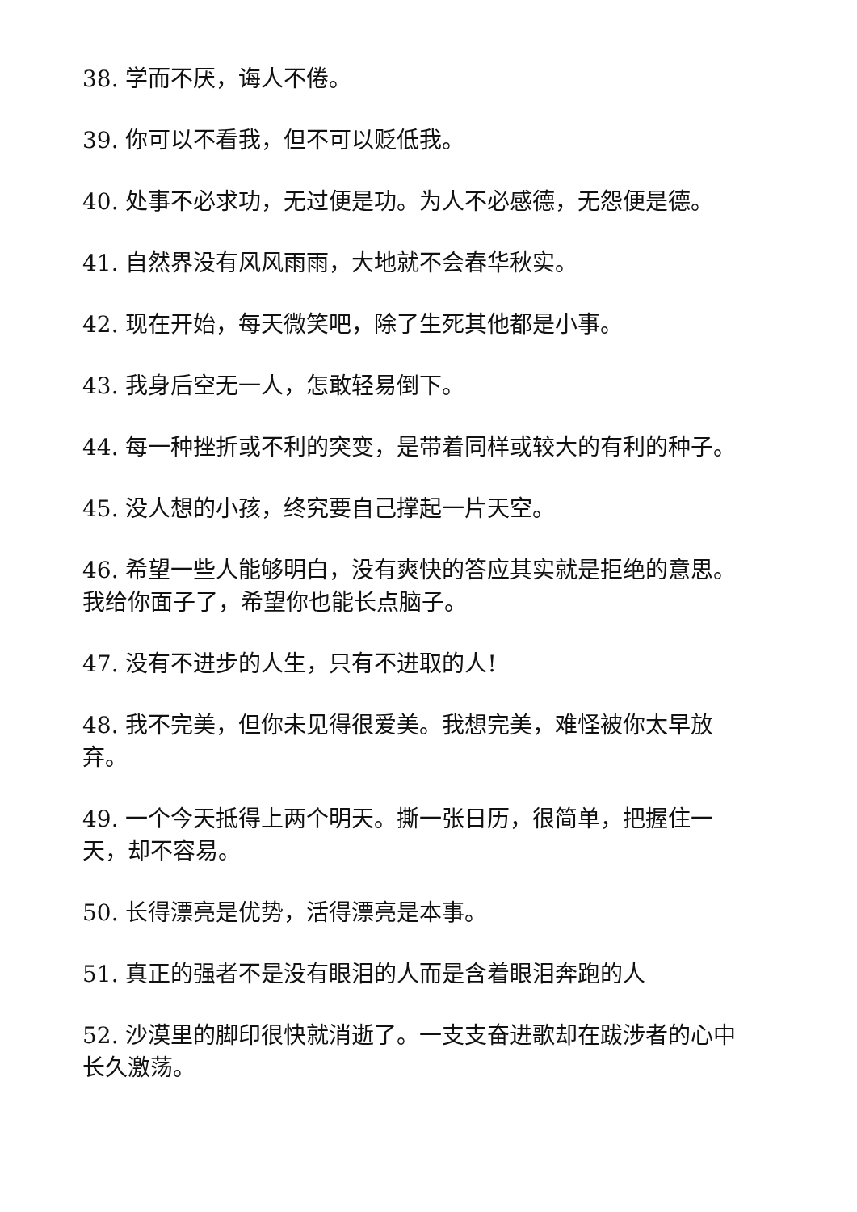38. 学而不厌，诲人不倦。
39. 你可以不看我，但不可以贬低我。
40. 处事不必求功，无过便是功。为人不必感德，无怨便是德。
41. 自然界没有风风雨雨，大地就不会春华秋实。
42. 现在开始，每天微笑吧，除了生死其他都是小事。
43. 我身后空无一人，怎敢轻易倒下。
44. 每一种挫折或不利的突变，是带着同样或较大的有利的种子。
45. 没人想的小孩，终究要自己撑起一片天空。
46. 希望一些人能够明白，没有爽快的答应其实就是拒绝的意思。我给你面子了，希望你也能长点脑子。
47. 没有不进步的人生，只有不进取的人!
48. 我不完美，但你未见得很爱美。我想完美，难怪被你太早放弃。
49. 一个今天抵得上两个明天。撕一张日历，很简单，把握住一天，却不容易。
50. 长得漂亮是优势，活得漂亮是本事。
51. 真正的强者不是没有眼泪的人而是含着眼泪奔跑的人
52. 沙漠里的脚印很快就消逝了。一支支奋进歌却在跋涉者的心中长久激荡。